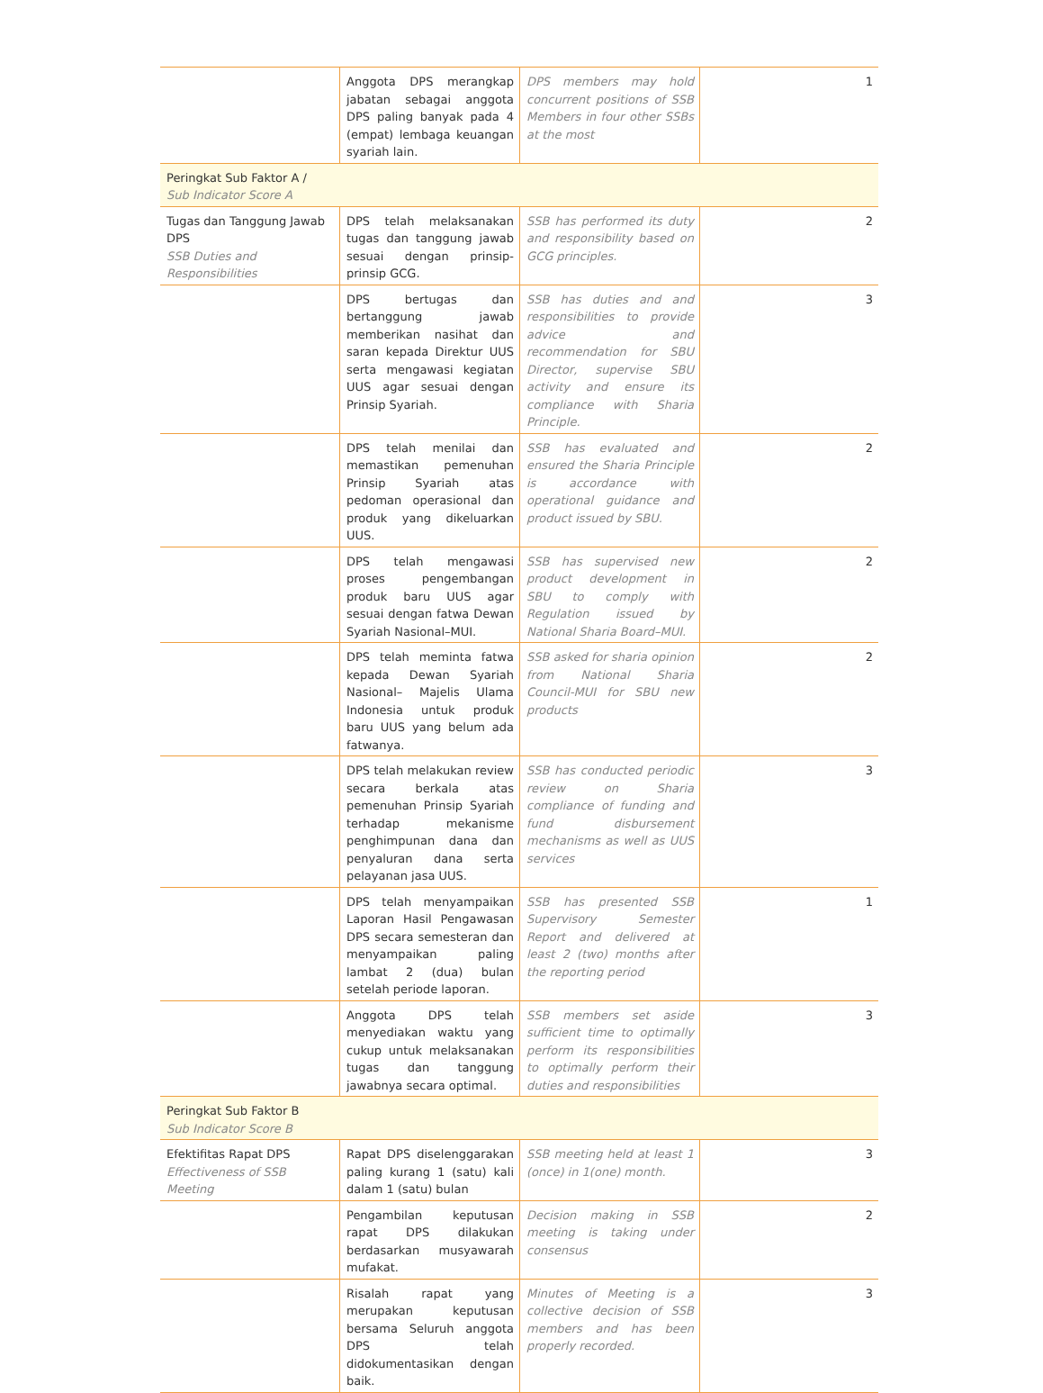| | Anggota DPS merangkap jabatan sebagai anggota DPS paling banyak pada 4 (empat) lembaga keuangan syariah lain. | DPS members may hold concurrent positions of SSB Members in four other SSBs at the most | 1 |
| Peringkat Sub Faktor A / Sub Indicator Score A | | | |
| Tugas dan Tanggung Jawab DPS SSB Duties and Responsibilities | DPS telah melaksanakan tugas dan tanggung jawab sesuai dengan prinsip-prinsip GCG. | SSB has performed its duty and responsibility based on GCG principles. | 2 |
| | DPS bertugas dan bertanggung jawab memberikan nasihat dan saran kepada Direktur UUS serta mengawasi kegiatan UUS agar sesuai dengan Prinsip Syariah. | SSB has duties and and responsibilities to provide advice and recommendation for SBU Director, supervise SBU activity and ensure its compliance with Sharia Principle. | 3 |
| | DPS telah menilai dan memastikan pemenuhan Prinsip Syariah atas pedoman operasional dan produk yang dikeluarkan UUS. | SSB has evaluated and ensured the Sharia Principle is accordance with operational guidance and product issued by SBU. | 2 |
| | DPS telah mengawasi proses pengembangan produk baru UUS agar sesuai dengan fatwa Dewan Syariah Nasional–MUI. | SSB has supervised new product development in SBU to comply with Regulation issued by National Sharia Board–MUI. | 2 |
| | DPS telah meminta fatwa kepada Dewan Syariah Nasional– Majelis Ulama Indonesia untuk produk baru UUS yang belum ada fatwanya. | SSB asked for sharia opinion from National Sharia Council-MUI for SBU new products | 2 |
| | DPS telah melakukan review secara berkala atas pemenuhan Prinsip Syariah terhadap mekanisme penghimpunan dana dan penyaluran dana serta pelayanan jasa UUS. | SSB has conducted periodic review on Sharia compliance of funding and fund disbursement mechanisms as well as UUS services | 3 |
| | DPS telah menyampaikan Laporan Hasil Pengawasan DPS secara semesteran dan menyampaikan paling lambat 2 (dua) bulan setelah periode laporan. | SSB has presented SSB Supervisory Semester Report and delivered at least 2 (two) months after the reporting period | 1 |
| | Anggota DPS telah menyediakan waktu yang cukup untuk melaksanakan tugas dan tanggung jawabnya secara optimal. | SSB members set aside sufficient time to optimally perform its responsibilities to optimally perform their duties and responsibilities | 3 |
| Peringkat Sub Faktor B Sub Indicator Score B | | | |
| Efektifitas Rapat DPS Effectiveness of SSB Meeting | Rapat DPS diselenggarakan paling kurang 1 (satu) kali dalam 1 (satu) bulan | SSB meeting held at least 1 (once) in 1(one) month. | 3 |
| | Pengambilan keputusan rapat DPS dilakukan berdasarkan musyawarah mufakat. | Decision making in SSB meeting is taking under consensus | 2 |
| | Risalah rapat yang merupakan keputusan bersama Seluruh anggota DPS telah didokumentasikan dengan baik. | Minutes of Meeting is a collective decision of SSB members and has been properly recorded. | 3 |